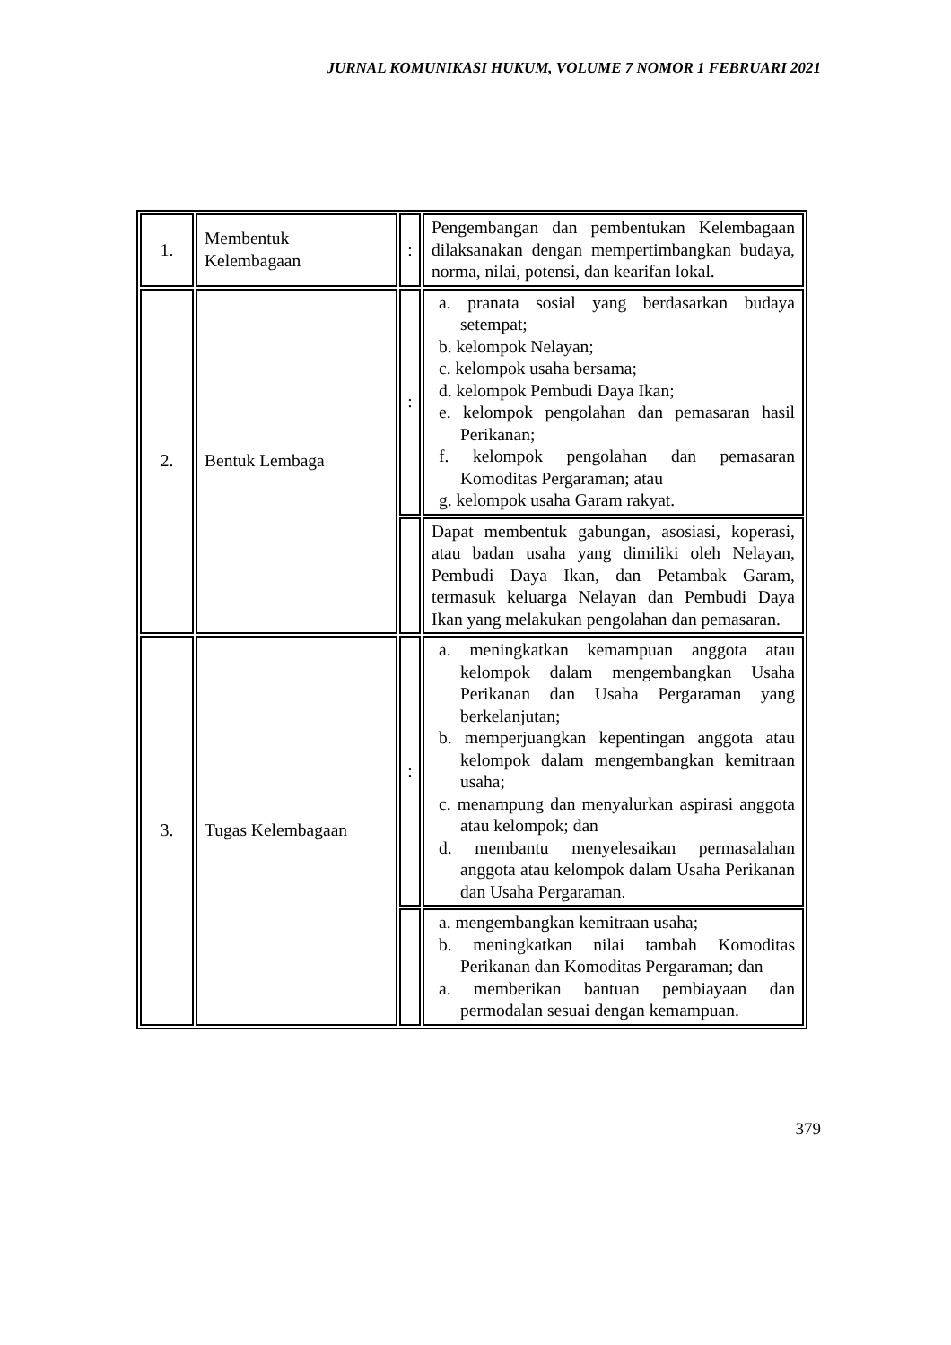JURNAL KOMUNIKASI HUKUM, VOLUME 7 NOMOR 1 FEBRUARI 2021
| 1. | Membentuk Kelembagaan | : | Pengembangan dan pembentukan Kelembagaan dilaksanakan dengan mempertimbangkan budaya, norma, nilai, potensi, dan kearifan lokal. |
| 2. | Bentuk Lembaga | : | a. pranata sosial yang berdasarkan budaya setempat; b. kelompok Nelayan; c. kelompok usaha bersama; d. kelompok Pembudi Daya Ikan; e. kelompok pengolahan dan pemasaran hasil Perikanan; f. kelompok pengolahan dan pemasaran Komoditas Pergaraman; atau g. kelompok usaha Garam rakyat. |
| | | | Dapat membentuk gabungan, asosiasi, koperasi, atau badan usaha yang dimiliki oleh Nelayan, Pembudi Daya Ikan, dan Petambak Garam, termasuk keluarga Nelayan dan Pembudi Daya Ikan yang melakukan pengolahan dan pemasaran. |
| 3. | Tugas Kelembagaan | : | a. meningkatkan kemampuan anggota atau kelompok dalam mengembangkan Usaha Perikanan dan Usaha Pergaraman yang berkelanjutan; b. memperjuangkan kepentingan anggota atau kelompok dalam mengembangkan kemitraan usaha; c. menampung dan menyalurkan aspirasi anggota atau kelompok; dan d. membantu menyelesaikan permasalahan anggota atau kelompok dalam Usaha Perikanan dan Usaha Pergaraman. |
| | | | a. mengembangkan kemitraan usaha; b. meningkatkan nilai tambah Komoditas Perikanan dan Komoditas Pergaraman; dan a. memberikan bantuan pembiayaan dan permodalan sesuai dengan kemampuan. |
379